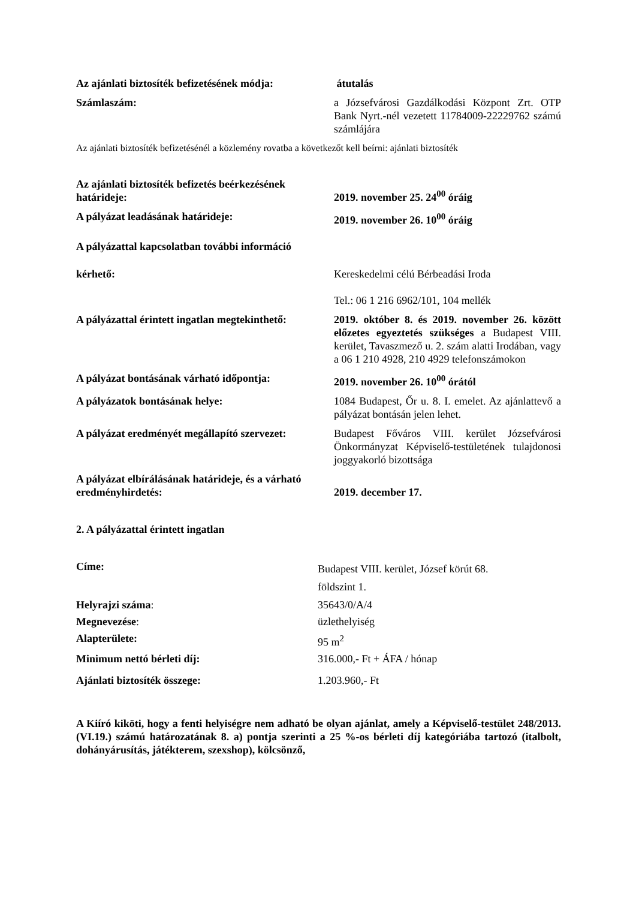Az ajánlati biztosíték befizetésének módja:
átutalás
Számlaszám: a Józsefvárosi Gazdálkodási Központ Zrt. OTP Bank Nyrt.-nél vezetett 11784009-22229762 számú számlájára
Az ajánlati biztosíték befizetésénél a közlemény rovatba a következőt kell beírni: ajánlati biztosíték
Az ajánlati biztosíték befizetés beérkezésének határideje:
2019. november 25. 24<sup>00</sup> óráig
A pályázat leadásának határideje: 2019. november 26. 10<sup>00</sup> óráig
A pályázattal kapcsolatban további információ
kérhető: Kereskedelmi célú Bérbeadási Iroda
Tel.: 06 1 216 6962/101, 104 mellék
A pályázattal érintett ingatlan megtekinthető:
2019. október 8. és 2019. november 26. között előzetes egyeztetés szükséges a Budapest VIII. kerület, Tavaszmező u. 2. szám alatti Irodában, vagy a 06 1 210 4928, 210 4929 telefonszámokon
A pályázat bontásának várható időpontja:
2019. november 26. 10<sup>00</sup> órától
A pályázatok bontásának helye: 1084 Budapest, Őr u. 8. I. emelet. Az ajánlattevő a pályázat bontásán jelen lehet.
A pályázat eredményét megállapító szervezet:
Budapest Főváros VIII. kerület Józsefvárosi Önkormányzat Képviselő-testületének tulajdonosi joggyakorló bizottsága
A pályázat elbírálásának határideje, és a várható eredményhirdetés:
2019. december 17.
2. A pályázattal érintett ingatlan
Címe:
Budapest VIII. kerület, József körút 68.
földszint 1.
Helyrajzi száma: 35643/0/A/4
Megnevezése: üzlethelyiség
Alapterülete: 95 m<sup>2</sup>
Minimum nettó bérleti díj: 316.000,- Ft + ÁFA / hónap
Ajánlati biztosíték összege: 1.203.960,- Ft
A Kiíró kiköti, hogy a fenti helyiségre nem adható be olyan ajánlat, amely a Képviselő-testület 248/2013. (VI.19.) számú határozatának 8. a) pontja szerinti a 25 %-os bérleti díj kategóriába tartozó (italbolt, dohányárusítás, játékterem, szexshop), kölcsönző,